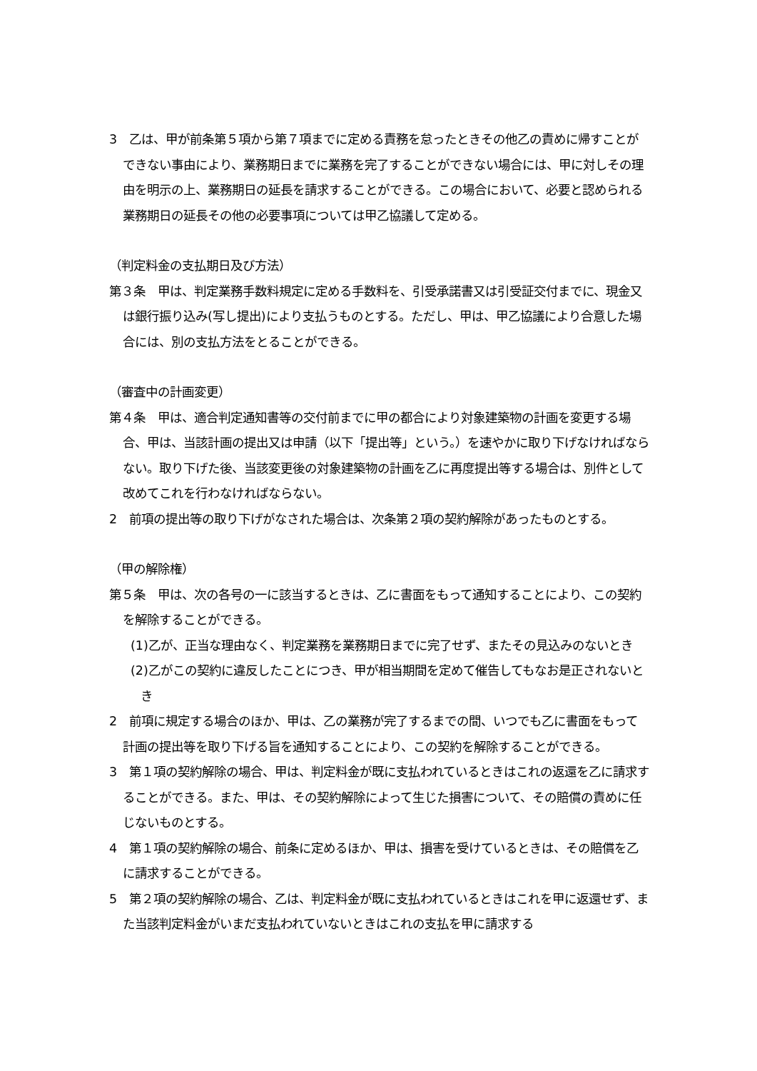3　乙は、甲が前条第５項から第７項までに定める責務を怠ったときその他乙の責めに帰すことができない事由により、業務期日までに業務を完了することができない場合には、甲に対しその理由を明示の上、業務期日の延長を請求することができる。この場合において、必要と認められる業務期日の延長その他の必要事項については甲乙協議して定める。
（判定料金の支払期日及び方法）
第３条　甲は、判定業務手数料規定に定める手数料を、引受承諾書又は引受証交付までに、現金又は銀行振り込み(写し提出)により支払うものとする。ただし、甲は、甲乙協議により合意した場合には、別の支払方法をとることができる。
（審査中の計画変更）
第４条　甲は、適合判定通知書等の交付前までに甲の都合により対象建築物の計画を変更する場合、甲は、当該計画の提出又は申請（以下「提出等」という。）を速やかに取り下げなければならない。取り下げた後、当該変更後の対象建築物の計画を乙に再度提出等する場合は、別件として改めてこれを行わなければならない。
2　前項の提出等の取り下げがなされた場合は、次条第２項の契約解除があったものとする。
（甲の解除権）
第５条　甲は、次の各号の一に該当するときは、乙に書面をもって通知することにより、この契約を解除することができる。
(1)乙が、正当な理由なく、判定業務を業務期日までに完了せず、またその見込みのないとき
(2)乙がこの契約に違反したことにつき、甲が相当期間を定めて催告してもなお是正されないとき
2　前項に規定する場合のほか、甲は、乙の業務が完了するまでの間、いつでも乙に書面をもって計画の提出等を取り下げる旨を通知することにより、この契約を解除することができる。
3　第１項の契約解除の場合、甲は、判定料金が既に支払われているときはこれの返還を乙に請求することができる。また、甲は、その契約解除によって生じた損害について、その賠償の責めに任じないものとする。
4　第１項の契約解除の場合、前条に定めるほか、甲は、損害を受けているときは、その賠償を乙に請求することができる。
5　第２項の契約解除の場合、乙は、判定料金が既に支払われているときはこれを甲に返還せず、また当該判定料金がいまだ支払われていないときはこれの支払を甲に請求する